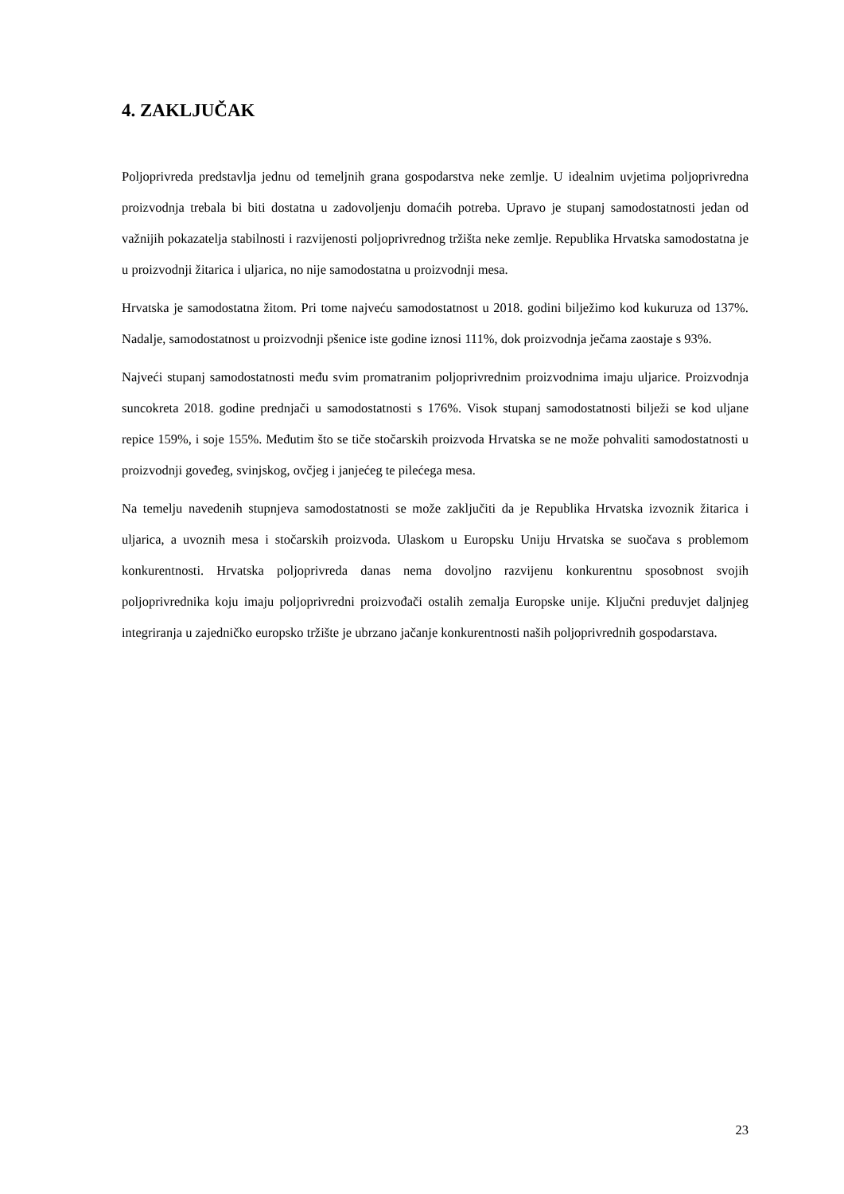4. ZAKLJUČAK
Poljoprivreda predstavlja jednu od temeljnih grana gospodarstva neke zemlje. U idealnim uvjetima poljoprivredna proizvodnja trebala bi biti dostatna u zadovoljenju domaćih potreba. Upravo je stupanj samodostatnosti jedan od važnijih pokazatelja stabilnosti i razvijenosti poljoprivrednog tržišta neke zemlje. Republika Hrvatska samodostatna je u proizvodnji žitarica i uljarica, no nije samodostatna u proizvodnji mesa.
Hrvatska je samodostatna žitom. Pri tome najveću samodostatnost u 2018. godini bilježimo kod kukuruza od 137%. Nadalje, samodostatnost u proizvodnji pšenice iste godine iznosi 111%, dok proizvodnja ječama zaostaje s 93%.
Najveći stupanj samodostatnosti među svim promatranim poljoprivrednim proizvodnima imaju uljarice. Proizvodnja suncokreta 2018. godine prednjači u samodostatnosti s 176%. Visok stupanj samodostatnosti bilježi se kod uljane repice 159%, i soje 155%. Međutim što se tiče stočarskih proizvoda Hrvatska se ne može pohvaliti samodostatnosti u proizvodnji govеđeg, svinjskog, ovčjeg i janjećeg te pilećega mesa.
Na temelju navedenih stupnjeva samodostatnosti se može zaključiti da je Republika Hrvatska izvoznik žitarica i uljarica, a uvoznih mesa i stočarskih proizvoda. Ulaskom u Europsku Uniju Hrvatska se suočava s problemom konkurentnosti. Hrvatska poljoprivreda danas nema dovoljno razvijenu konkurentnu sposobnost svojih poljoprivrednika koju imaju poljoprivredni proizvođači ostalih zemalja Europske unije. Ključni preduvjet daljnjeg integriranja u zajedničko europsko tržište je ubrzano jačanje konkurentnosti naših poljoprivrednih gospodarstava.
23